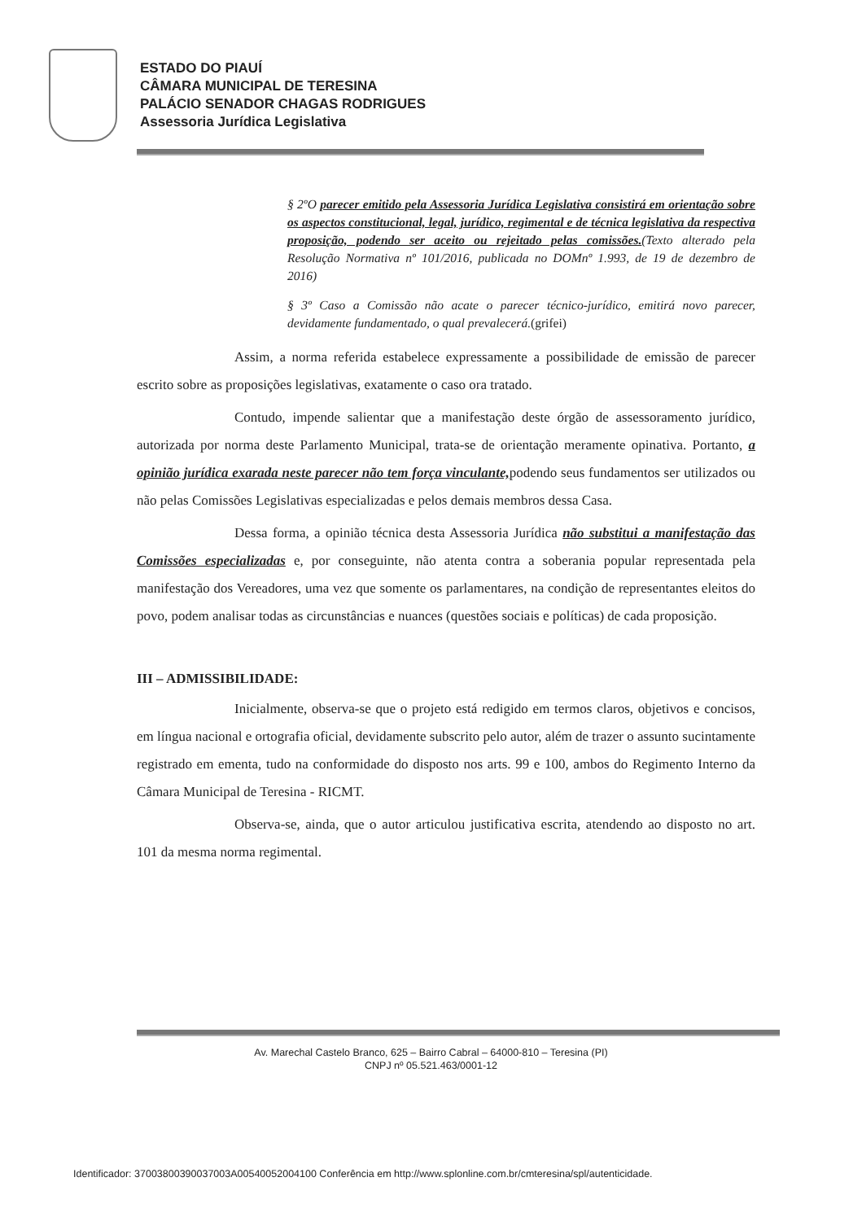ESTADO DO PIAUÍ
CÂMARA MUNICIPAL DE TERESINA
PALÁCIO SENADOR CHAGAS RODRIGUES
Assessoria Jurídica Legislativa
§ 2ºO parecer emitido pela Assessoria Jurídica Legislativa consistirá em orientação sobre os aspectos constitucional, legal, jurídico, regimental e de técnica legislativa da respectiva proposição, podendo ser aceito ou rejeitado pelas comissões.(Texto alterado pela Resolução Normativa nº 101/2016, publicada no DOMnº 1.993, de 19 de dezembro de 2016)
§ 3º Caso a Comissão não acate o parecer técnico-jurídico, emitirá novo parecer, devidamente fundamentado, o qual prevalecerá.(grifei)
Assim, a norma referida estabelece expressamente a possibilidade de emissão de parecer escrito sobre as proposições legislativas, exatamente o caso ora tratado.
Contudo, impende salientar que a manifestação deste órgão de assessoramento jurídico, autorizada por norma deste Parlamento Municipal, trata-se de orientação meramente opinativa. Portanto, a opinião jurídica exarada neste parecer não tem força vinculante, podendo seus fundamentos ser utilizados ou não pelas Comissões Legislativas especializadas e pelos demais membros dessa Casa.
Dessa forma, a opinião técnica desta Assessoria Jurídica não substitui a manifestação das Comissões especializadas e, por conseguinte, não atenta contra a soberania popular representada pela manifestação dos Vereadores, uma vez que somente os parlamentares, na condição de representantes eleitos do povo, podem analisar todas as circunstâncias e nuances (questões sociais e políticas) de cada proposição.
III – ADMISSIBILIDADE:
Inicialmente, observa-se que o projeto está redigido em termos claros, objetivos e concisos, em língua nacional e ortografia oficial, devidamente subscrito pelo autor, além de trazer o assunto sucintamente registrado em ementa, tudo na conformidade do disposto nos arts. 99 e 100, ambos do Regimento Interno da Câmara Municipal de Teresina - RICMT.
Observa-se, ainda, que o autor articulou justificativa escrita, atendendo ao disposto no art. 101 da mesma norma regimental.
Av. Marechal Castelo Branco, 625 – Bairro Cabral – 64000-810 – Teresina (PI)
CNPJ nº 05.521.463/0001-12
Identificador: 37003800390037003A00540052004100 Conferência em http://www.splonline.com.br/cmteresina/spl/autenticidade.